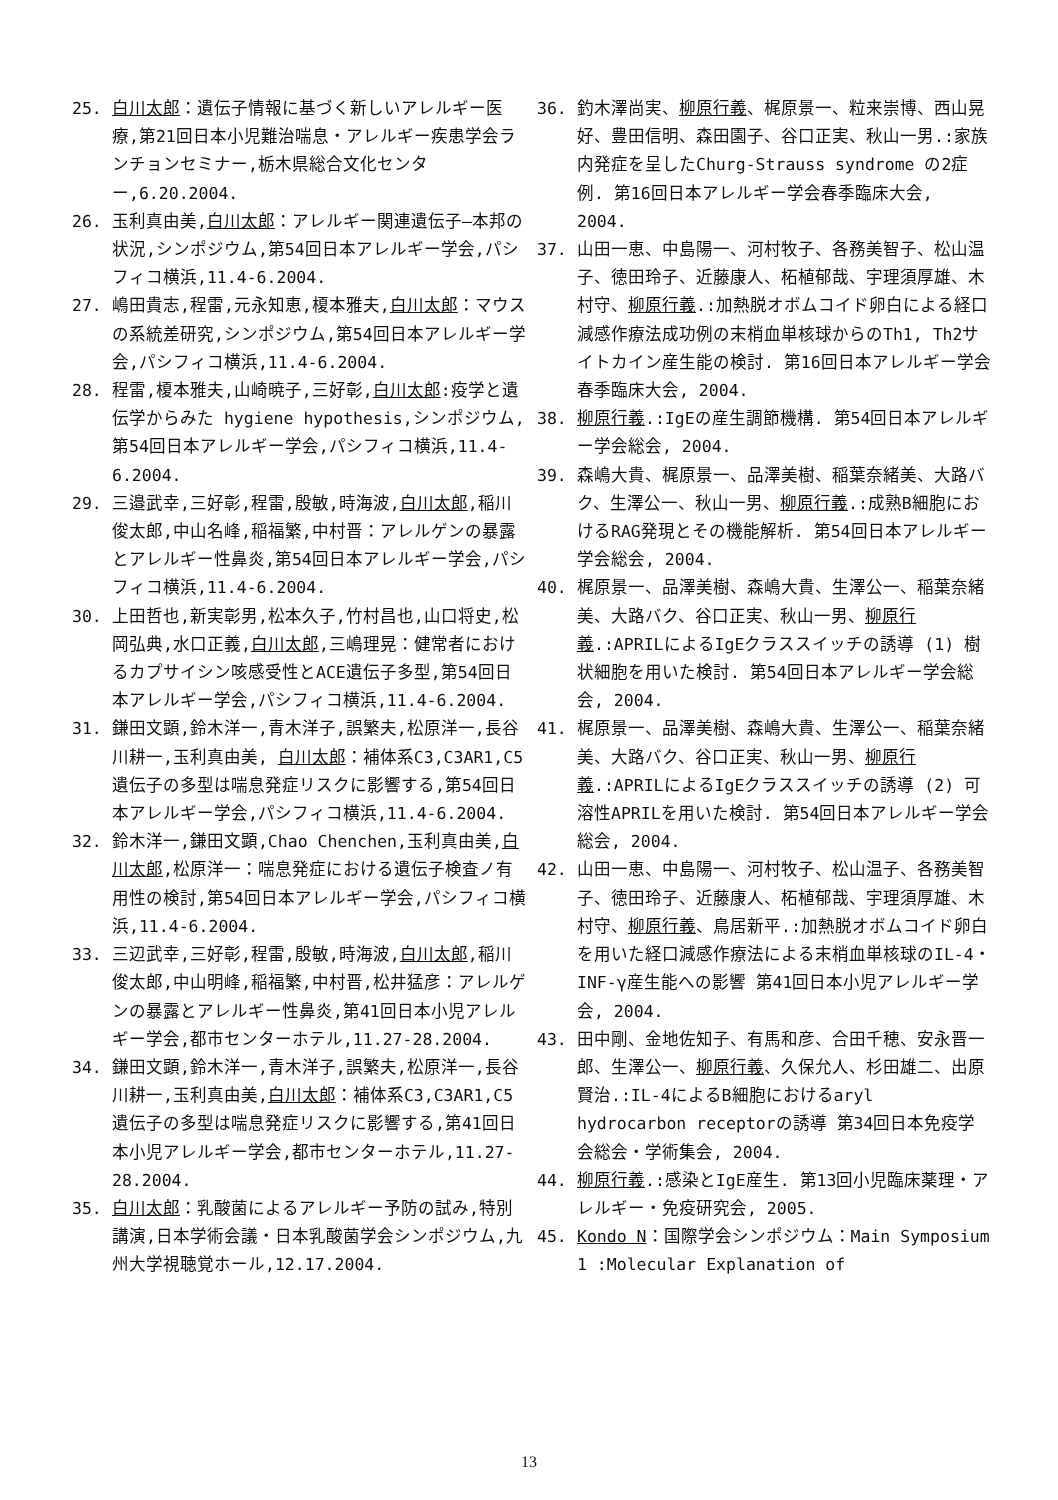25. 白川太郎：遺伝子情報に基づく新しいアレルギー医療,第21回日本小児難治喘息・アレルギー疾患学会ランチョンセミナー,栃木県総合文化センター,6.20.2004.
26. 玉利真由美,白川太郎：アレルギー関連遺伝子―本邦の状況,シンポジウム,第54回日本アレルギー学会,パシフィコ横浜,11.4-6.2004.
27. 嶋田貴志,程雷,元永知恵,榎本雅夫,白川太郎：マウスの系統差研究,シンポジウム,第54回日本アレルギー学会,パシフィコ横浜,11.4-6.2004.
28. 程雷,榎本雅夫,山崎暁子,三好彰,白川太郎:疫学と遺伝学からみた hygiene hypothesis,シンポジウム,第54回日本アレルギー学会,パシフィコ横浜,11.4-6.2004.
29. 三邉武幸,三好彰,程雷,殷敏,時海波,白川太郎,稲川俊太郎,中山名峰,稲福繁,中村晋：アレルゲンの暴露とアレルギー性鼻炎,第54回日本アレルギー学会,パシフィコ横浜,11.4-6.2004.
30. 上田哲也,新実彰男,松本久子,竹村昌也,山口将史,松岡弘典,水口正義,白川太郎,三嶋理晃：健常者におけるカプサイシン咳感受性とACE遺伝子多型,第54回日本アレルギー学会,パシフィコ横浜,11.4-6.2004.
31. 鎌田文顕,鈴木洋一,青木洋子,誤繁夫,松原洋一,長谷川耕一,玉利真由美, 白川太郎：補体系C3,C3AR1,C5遺伝子の多型は喘息発症リスクに影響する,第54回日本アレルギー学会,パシフィコ横浜,11.4-6.2004.
32. 鈴木洋一,鎌田文顕,Chao Chenchen,玉利真由美,白川太郎,松原洋一：喘息発症における遺伝子検査ノ有用性の検討,第54回日本アレルギー学会,パシフィコ横浜,11.4-6.2004.
33. 三辺武幸,三好彰,程雷,殷敏,時海波,白川太郎,稲川俊太郎,中山明峰,稲福繁,中村晋,松井猛彦：アレルゲンの暴露とアレルギー性鼻炎,第41回日本小児アレルギー学会,都市センターホテル,11.27-28.2004.
34. 鎌田文顕,鈴木洋一,青木洋子,誤繁夫,松原洋一,長谷川耕一,玉利真由美,白川太郎：補体系C3,C3AR1,C5遺伝子の多型は喘息発症リスクに影響する,第41回日本小児アレルギー学会,都市センターホテル,11.27-28.2004.
35. 白川太郎：乳酸菌によるアレルギー予防の試み,特別講演,日本学術会議・日本乳酸菌学会シンポジウム,九州大学視聴覚ホール,12.17.2004.
36. 釣木澤尚実、柳原行義、梶原景一、粒来崇博、西山晃好、豊田信明、森田園子、谷口正実、秋山一男.:家族内発症を呈したChurg-Strauss syndrome の2症例. 第16回日本アレルギー学会春季臨床大会, 2004.
37. 山田一恵、中島陽一、河村牧子、各務美智子、松山温子、徳田玲子、近藤康人、柘植郁哉、宇理須厚雄、木村守、柳原行義.:加熱脱オボムコイド卵白による経口減感作療法成功例の末梢血単核球からのTh1, Th2サイトカイン産生能の検討. 第16回日本アレルギー学会春季臨床大会, 2004.
38. 柳原行義.:IgEの産生調節機構. 第54回日本アレルギー学会総会, 2004.
39. 森嶋大貴、梶原景一、品澤美樹、稲葉奈緒美、大路バク、生澤公一、秋山一男、柳原行義.:成熟B細胞におけるRAG発現とその機能解析. 第54回日本アレルギー学会総会, 2004.
40. 梶原景一、品澤美樹、森嶋大貴、生澤公一、稲葉奈緒美、大路バク、谷口正実、秋山一男、柳原行義.:APRILによるIgEクラススイッチの誘導 (1) 樹状細胞を用いた検討. 第54回日本アレルギー学会総会, 2004.
41. 梶原景一、品澤美樹、森嶋大貴、生澤公一、稲葉奈緒美、大路バク、谷口正実、秋山一男、柳原行義.:APRILによるIgEクラススイッチの誘導 (2) 可溶性APRILを用いた検討. 第54回日本アレルギー学会総会, 2004.
42. 山田一恵、中島陽一、河村牧子、松山温子、各務美智子、徳田玲子、近藤康人、柘植郁哉、宇理須厚雄、木村守、柳原行義、鳥居新平.:加熱脱オボムコイド卵白を用いた経口減感作療法による末梢血単核球のIL-4・INF-γ産生能への影響 第41回日本小児アレルギー学会, 2004.
43. 田中剛、金地佐知子、有馬和彦、合田千穂、安永晋一郎、生澤公一、柳原行義、久保允人、杉田雄二、出原賢治.:IL-4によるB細胞におけるaryl hydrocarbon receptorの誘導 第34回日本免疫学会総会・学術集会, 2004.
44. 柳原行義.:感染とIgE産生. 第13回小児臨床薬理・アレルギー・免疫研究会, 2005.
45. Kondo N：国際学会シンポジウム：Main Symposium 1 :Molecular Explanation of
13